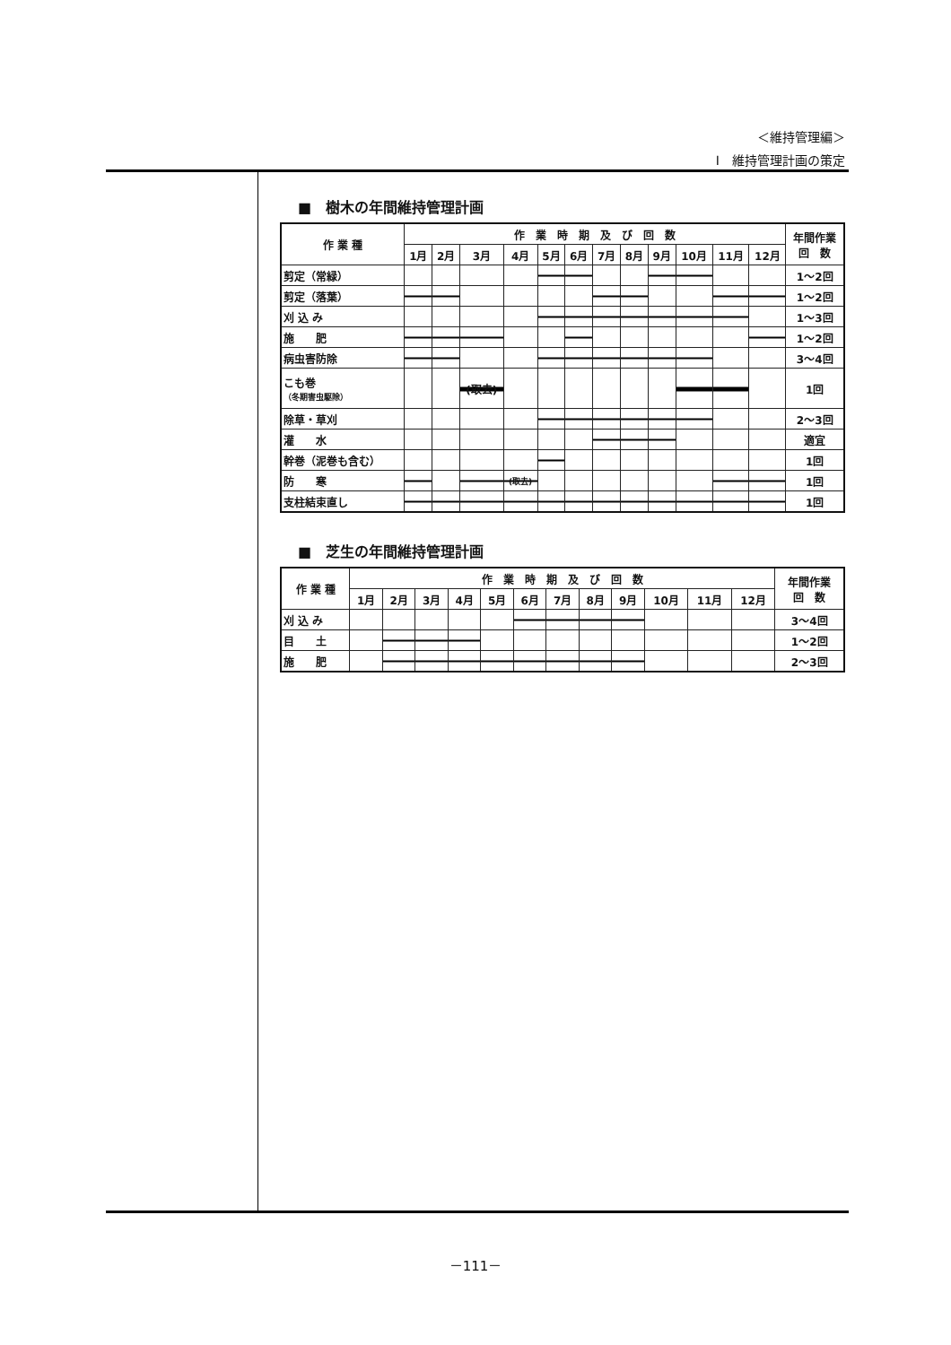＜維持管理編＞
Ⅰ　維持管理計画の策定
■　樹木の年間維持管理計画
| 作 業 種 | 作 業 時 期 及 び 回 数 | | | | | | | | | | | | 年間作業 回 数 |
| --- | --- | --- | --- | --- | --- | --- | --- | --- | --- | --- | --- | --- | --- |
| | 1月 | 2月 | 3月 | 4月 | 5月 | 6月 | 7月 | 8月 | 9月 | 10月 | 11月 | 12月 | |
| 剪定（常緑） | | | | | | | | | | | | | 1～2回 |
| 剪定（落葉） | | | | | | | | | | | | | 1～2回 |
| 刈 込 み | | | | | | | | | | | | | 1～3回 |
| 施 肥 | | | | | | | | | | | | | 1～2回 |
| 病虫害防除 | | | | | | | | | | | | | 3～4回 |
| こも巻 （冬期害虫駆除） | | | (取去) | | | | | | | | | | 1回 |
| 除草・草刈 | | | | | | | | | | | | | 2～3回 |
| 灌 水 | | | | | | | | | | | | | 適宜 |
| 幹巻（泥巻も含む） | | | | | | | | | | | | | 1回 |
| 防 寒 | | | | (取去) | | | | | | | | | 1回 |
| 支柱結束直し | | | | | | | | | | | | | 1回 |
■　芝生の年間維持管理計画
| 作 業 種 | 作 業 時 期 及 び 回 数 | | | | | | | | | | | | 年間作業 回 数 |
| --- | --- | --- | --- | --- | --- | --- | --- | --- | --- | --- | --- | --- | --- |
| | 1月 | 2月 | 3月 | 4月 | 5月 | 6月 | 7月 | 8月 | 9月 | 10月 | 11月 | 12月 | |
| 刈 込 み | | | | | | | | | | | | | 3～4回 |
| 目 土 | | | | | | | | | | | | | 1～2回 |
| 施 肥 | | | | | | | | | | | | | 2～3回 |
－111－